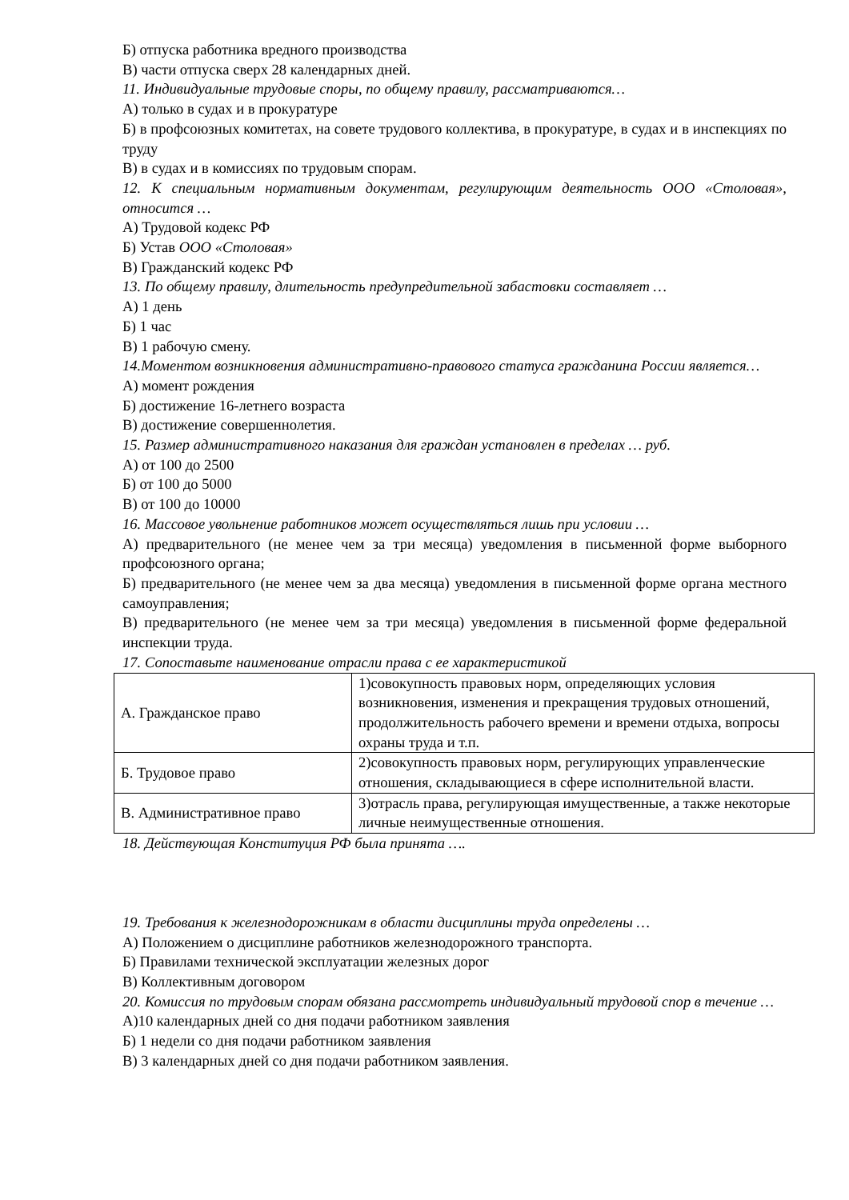Б) отпуска работника вредного производства
В) части отпуска сверх 28 календарных дней.
11. Индивидуальные трудовые споры, по общему правилу, рассматриваются…
А) только в судах и в прокуратуре
Б) в профсоюзных комитетах, на совете трудового коллектива, в прокуратуре, в судах и в инспекциях по труду
В) в судах и в комиссиях по трудовым спорам.
12. К специальным нормативным документам, регулирующим деятельность ООО «Столовая», относится …
А) Трудовой кодекс РФ
Б) Устав ООО «Столовая»
В) Гражданский кодекс РФ
13. По общему правилу, длительность предупредительной забастовки составляет …
А) 1 день
Б) 1 час
В) 1 рабочую смену.
14.Моментом возникновения административно-правового статуса гражданина России является…
А) момент рождения
Б) достижение 16-летнего возраста
В) достижение совершеннолетия.
15. Размер административного наказания для граждан установлен в пределах … руб.
А) от 100 до 2500
Б) от 100 до 5000
В) от 100 до 10000
16. Массовое увольнение работников может осуществляться лишь при условии …
А) предварительного (не менее чем за три месяца) уведомления в письменной форме выборного профсоюзного органа;
Б) предварительного (не менее чем за два месяца) уведомления в письменной форме органа местного самоуправления;
В) предварительного (не менее чем за три месяца) уведомления в письменной форме федеральной инспекции труда.
17. Сопоставьте наименование отрасли права с ее характеристикой
| А. Гражданское право | 1)совокупность правовых норм, определяющих условия возникновения, изменения и прекращения трудовых отношений, продолжительность рабочего времени и времени отдыха, вопросы охраны труда и т.п. |
| Б. Трудовое право | 2)совокупность правовых норм, регулирующих управленческие отношения, складывающиеся в сфере исполнительной власти. |
| В. Административное право | 3)отрасль права, регулирующая имущественные, а также некоторые личные неимущественные отношения. |
18. Действующая Конституция РФ была принята ….
19. Требования к железнодорожникам в области дисциплины труда определены …
А) Положением о дисциплине работников железнодорожного транспорта.
Б) Правилами технической эксплуатации железных дорог
В) Коллективным договором
20. Комиссия по трудовым спорам обязана рассмотреть индивидуальный трудовой спор в течение …
А)10 календарных дней со дня подачи работником заявления
Б) 1 недели со дня подачи работником заявления
В) 3 календарных дней со дня подачи работником заявления.